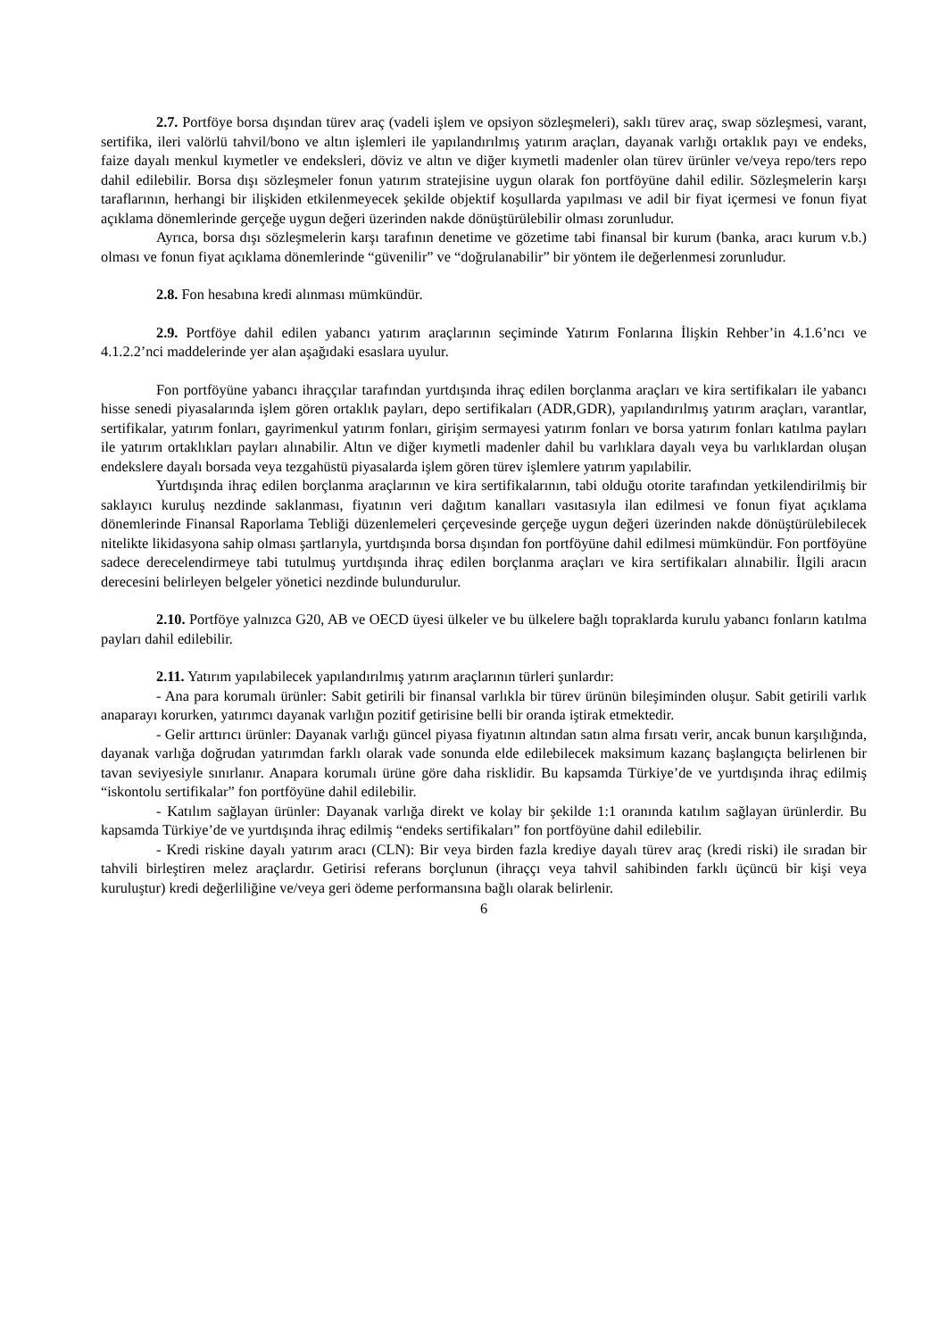2.7. Portföye borsa dışından türev araç (vadeli işlem ve opsiyon sözleşmeleri), saklı türev araç, swap sözleşmesi, varant, sertifika, ileri valörlü tahvil/bono ve altın işlemleri ile yapılandırılmış yatırım araçları, dayanak varlığı ortaklık payı ve endeks, faize dayalı menkul kıymetler ve endeksleri, döviz ve altın ve diğer kıymetli madenler olan türev ürünler ve/veya repo/ters repo dahil edilebilir. Borsa dışı sözleşmeler fonun yatırım stratejisine uygun olarak fon portföyüne dahil edilir. Sözleşmelerin karşı taraflarının, herhangi bir ilişkiden etkilenmeyecek şekilde objektif koşullarda yapılması ve adil bir fiyat içermesi ve fonun fiyat açıklama dönemlerinde gerçeğe uygun değeri üzerinden nakde dönüştürülebilir olması zorunludur.
Ayrıca, borsa dışı sözleşmelerin karşı tarafının denetime ve gözetime tabi finansal bir kurum (banka, aracı kurum v.b.) olması ve fonun fiyat açıklama dönemlerinde “güvenilir” ve “doğrulanabilir” bir yöntem ile değerlenmesi zorunludur.
2.8. Fon hesabına kredi alınması mümkündür.
2.9. Portföye dahil edilen yabancı yatırım araçlarının seçiminde Yatırım Fonlarına İlişkin Rehber’in 4.1.6’ncı ve 4.1.2.2’nci maddelerinde yer alan aşağıdaki esaslara uyulur.
Fon portföyüne yabancı ihraççılar tarafından yurtdışında ihraç edilen borçlanma araçları ve kira sertifikaları ile yabancı hisse senedi piyasalarında işlem gören ortaklık payları, depo sertifikaları (ADR,GDR), yapılandırılmış yatırım araçları, varantlar, sertifikalar, yatırım fonları, gayrimenkul yatırım fonları, girişim sermayesi yatırım fonları ve borsa yatırım fonları katılma payları ile yatırım ortaklıkları payları alınabilir. Altın ve diğer kıymetli madenler dahil bu varlıklara dayalı veya bu varlıklardan oluşan endekslere dayalı borsada veya tezgahüstü piyasalarda işlem gören türev işlemlere yatırım yapılabilir.
Yurtdışında ihraç edilen borçlanma araçlarının ve kira sertifikalarının, tabi olduğu otorite tarafından yetkilendirilmiş bir saklayıcı kuruluş nezdinde saklanması, fiyatının veri dağıtım kanalları vasıtasıyla ilan edilmesi ve fonun fiyat açıklama dönemlerinde Finansal Raporlama Tebliği düzenlemeleri çerçevesinde gerçeğe uygun değeri üzerinden nakde dönüştürülebilecek nitelikte likidasyona sahip olması şartlarıyla, yurtdışında borsa dışından fon portföyüne dahil edilmesi mümkündür. Fon portföyüne sadece derecelendirmeye tabi tutulmuş yurtdışında ihraç edilen borçlanma araçları ve kira sertifikaları alınabilir. İlgili aracın derecesini belirleyen belgeler yönetici nezdinde bulundurulur.
2.10. Portföye yalnızca G20, AB ve OECD üyesi ülkeler ve bu ülkelere bağlı topraklarda kurulu yabancı fonların katılma payları dahil edilebilir.
2.11. Yatırım yapılabilecek yapılandırılmış yatırım araçlarının türleri şunlardır:
- Ana para korumalı ürünler: Sabit getirili bir finansal varlıkla bir türev ürünün bileşiminden oluşur. Sabit getirili varlık anaparayı korurken, yatırımcı dayanak varlığın pozitif getirisine belli bir oranda iştirak etmektedir.
- Gelir arttırıcı ürünler: Dayanak varlığı güncel piyasa fiyatının altından satın alma fırsatı verir, ancak bunun karşılığında, dayanak varlığa doğrudan yatırımdan farklı olarak vade sonunda elde edilebilecek maksimum kazanç başlangıçta belirlenen bir tavan seviyesiyle sınırlanır. Anapara korumalı ürüne göre daha risklidir. Bu kapsamda Türkiye’de ve yurtdışında ihraç edilmiş “iskontolu sertifikalar” fon portföyüne dahil edilebilir.
- Katılım sağlayan ürünler: Dayanak varlığa direkt ve kolay bir şekilde 1:1 oranında katılım sağlayan ürünlerdir. Bu kapsamda Türkiye’de ve yurtdışında ihraç edilmiş “endeks sertifikaları” fon portföyüne dahil edilebilir.
- Kredi riskine dayalı yatırım aracı (CLN): Bir veya birden fazla krediye dayalı türev araç (kredi riski) ile sıradan bir tahvili birleştiren melez araçlardır. Getirisi referans borçlunun (ihraççı veya tahvil sahibinden farklı üçüncü bir kişi veya kuruluştur) kredi değerliliğine ve/veya geri ödeme performansına bağlı olarak belirlenir.
6